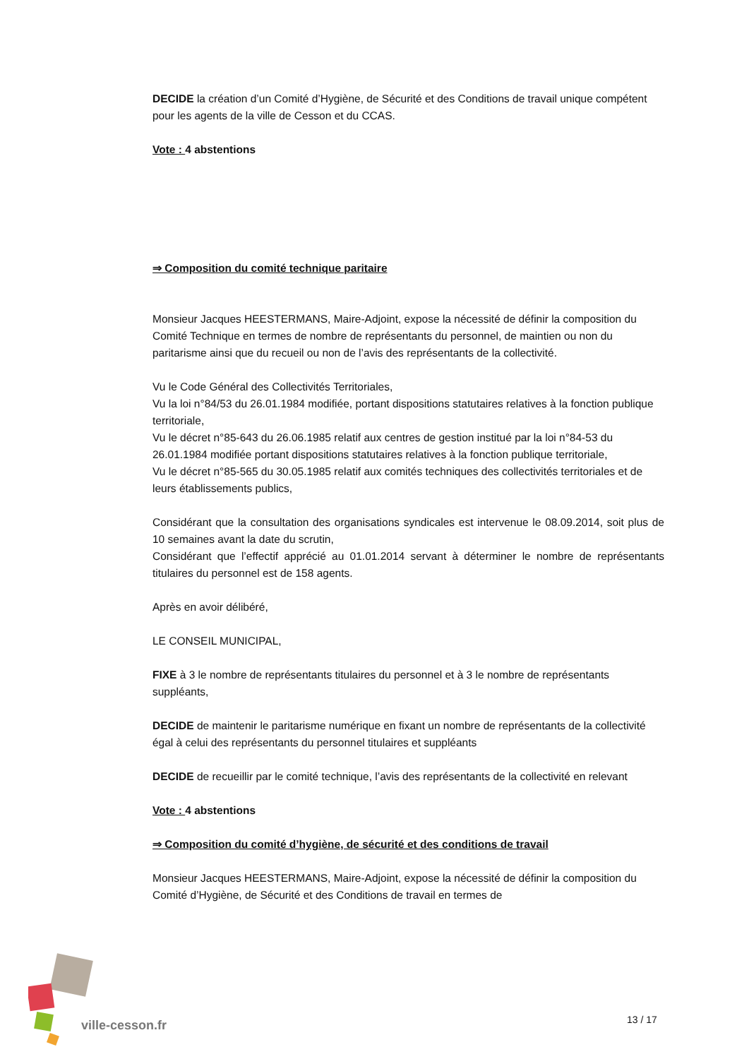DECIDE la création d’un Comité d’Hygiène, de Sécurité et des Conditions de travail unique compétent pour les agents de la ville de Cesson et du CCAS.
Vote : 4 abstentions
⇒ Composition du comité technique paritaire
Monsieur Jacques HEESTERMANS, Maire-Adjoint, expose la nécessité de définir la composition du Comité Technique en termes de nombre de représentants du personnel, de maintien ou non du paritarisme ainsi que du recueil ou non de l’avis des représentants de la collectivité.
Vu le Code Général des Collectivités Territoriales,
Vu la loi n°84/53 du 26.01.1984 modifiée, portant dispositions statutaires relatives à la fonction publique territoriale,
Vu le décret n°85-643 du 26.06.1985 relatif aux centres de gestion institué par la loi n°84-53 du 26.01.1984 modifiée portant dispositions statutaires relatives à la fonction publique territoriale,
Vu le décret n°85-565 du 30.05.1985 relatif aux comités techniques des collectivités territoriales et de leurs établissements publics,
Considérant que la consultation des organisations syndicales est intervenue le 08.09.2014, soit plus de 10 semaines avant la date du scrutin,
Considérant que l’effectif apprécié au 01.01.2014 servant à déterminer le nombre de représentants titulaires du personnel est de 158 agents.
Après en avoir délibéré,
LE CONSEIL MUNICIPAL,
FIXE à 3 le nombre de représentants titulaires du personnel et à 3 le nombre de représentants suppléants,
DECIDE de maintenir le paritarisme numérique en fixant un nombre de représentants de la collectivité égal à celui des représentants du personnel titulaires et suppléants
DECIDE de recueillir par le comité technique, l’avis des représentants de la collectivité en relevant
Vote : 4 abstentions
⇒ Composition du comité d’hygiène, de sécurité et des conditions de travail
Monsieur Jacques HEESTERMANS, Maire-Adjoint, expose la nécessité de définir la composition du Comité d’Hygiène, de Sécurité et des Conditions de travail en termes de
ville-cesson.fr 13 / 17